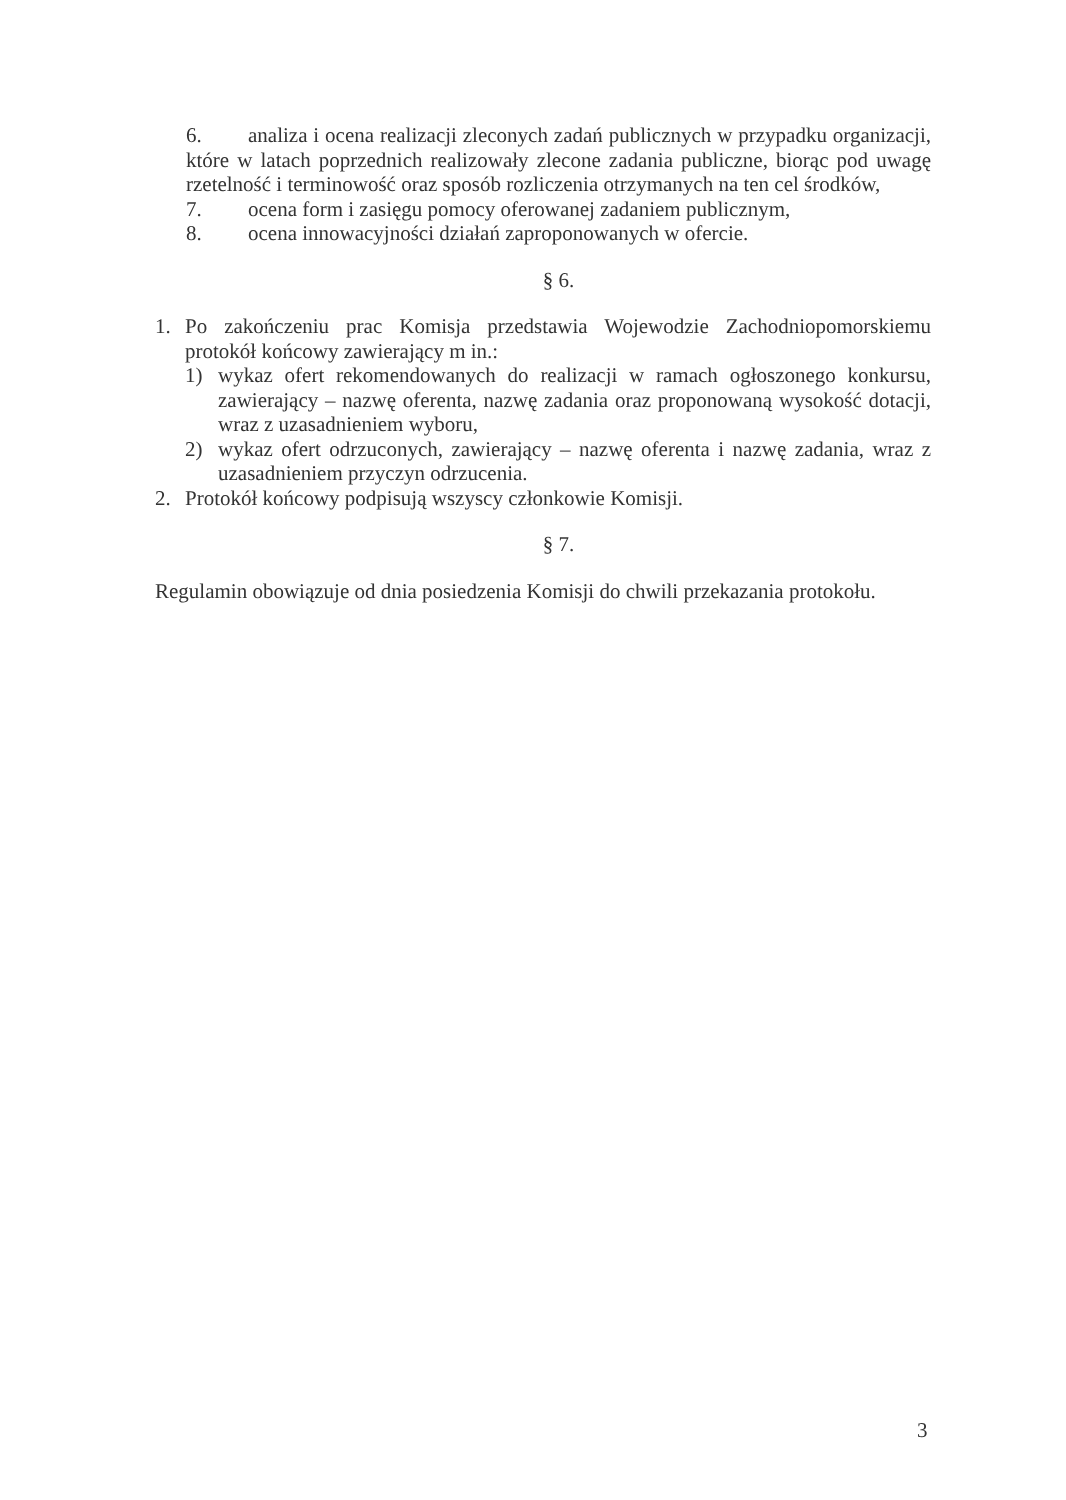6. analiza i ocena realizacji zleconych zadań publicznych w przypadku organizacji, które w latach poprzednich realizowały zlecone zadania publiczne, biorąc pod uwagę rzetelność i terminowość oraz sposób rozliczenia otrzymanych na ten cel środków,
7. ocena form i zasięgu pomocy oferowanej zadaniem publicznym,
8. ocena innowacyjności działań zaproponowanych w ofercie.
§ 6.
1. Po zakończeniu prac Komisja przedstawia Wojewodzie Zachodniopomorskiemu protokół końcowy zawierający m in.:
1) wykaz ofert rekomendowanych do realizacji w ramach ogłoszonego konkursu, zawierający – nazwę oferenta, nazwę zadania oraz proponowaną wysokość dotacji, wraz z uzasadnieniem wyboru,
2) wykaz ofert odrzuconych, zawierający – nazwę oferenta i nazwę zadania, wraz z uzasadnieniem przyczyn odrzucenia.
2. Protokół końcowy podpisują wszyscy członkowie Komisji.
§ 7.
Regulamin obowiązuje od dnia posiedzenia Komisji do chwili przekazania protokołu.
3